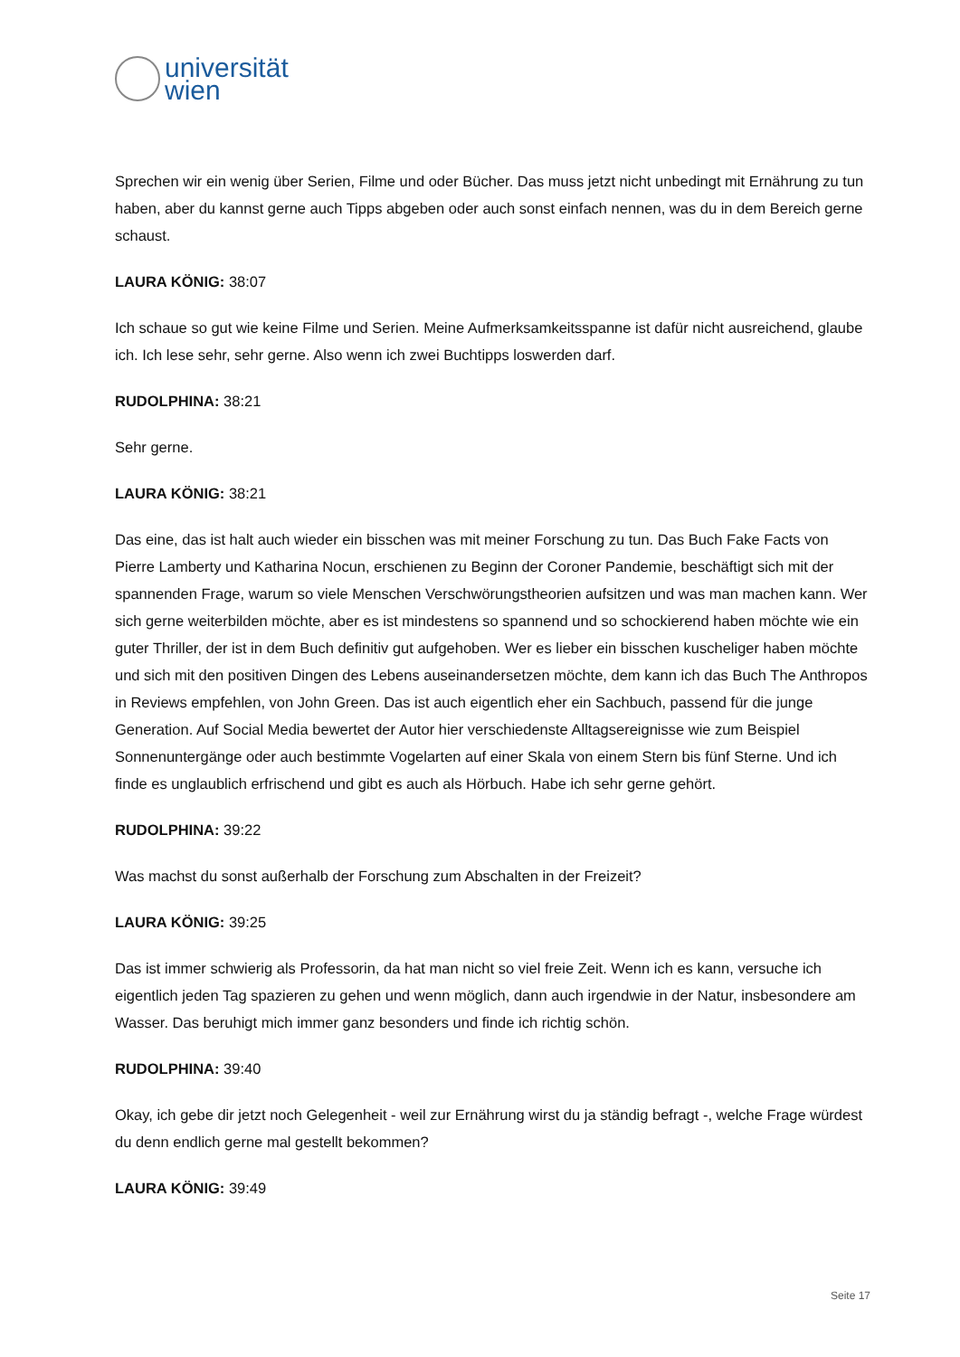universität
wien
Sprechen wir ein wenig über Serien, Filme und oder Bücher. Das muss jetzt nicht unbedingt mit Ernährung zu tun haben, aber du kannst gerne auch Tipps abgeben oder auch sonst einfach nennen, was du in dem Bereich gerne schaust.
LAURA KÖNIG: 38:07
Ich schaue so gut wie keine Filme und Serien. Meine Aufmerksamkeitsspanne ist dafür nicht ausreichend, glaube ich. Ich lese sehr, sehr gerne. Also wenn ich zwei Buchtipps loswerden darf.
RUDOLPHINA: 38:21
Sehr gerne.
LAURA KÖNIG: 38:21
Das eine, das ist halt auch wieder ein bisschen was mit meiner Forschung zu tun. Das Buch Fake Facts von Pierre Lamberty und Katharina Nocun, erschienen zu Beginn der Coroner Pandemie, beschäftigt sich mit der spannenden Frage, warum so viele Menschen Verschwörungstheorien aufsitzen und was man machen kann. Wer sich gerne weiterbilden möchte, aber es ist mindestens so spannend und so schockierend haben möchte wie ein guter Thriller, der ist in dem Buch definitiv gut aufgehoben. Wer es lieber ein bisschen kuscheliger haben möchte und sich mit den positiven Dingen des Lebens auseinandersetzen möchte, dem kann ich das Buch The Anthropos in Reviews empfehlen, von John Green. Das ist auch eigentlich eher ein Sachbuch, passend für die junge Generation. Auf Social Media bewertet der Autor hier verschiedenste Alltagsereignisse wie zum Beispiel Sonnenuntergänge oder auch bestimmte Vogelarten auf einer Skala von einem Stern bis fünf Sterne. Und ich finde es unglaublich erfrischend und gibt es auch als Hörbuch. Habe ich sehr gerne gehört.
RUDOLPHINA: 39:22
Was machst du sonst außerhalb der Forschung zum Abschalten in der Freizeit?
LAURA KÖNIG: 39:25
Das ist immer schwierig als Professorin, da hat man nicht so viel freie Zeit. Wenn ich es kann, versuche ich eigentlich jeden Tag spazieren zu gehen und wenn möglich, dann auch irgendwie in der Natur, insbesondere am Wasser. Das beruhigt mich immer ganz besonders und finde ich richtig schön.
RUDOLPHINA: 39:40
Okay, ich gebe dir jetzt noch Gelegenheit - weil zur Ernährung wirst du ja ständig befragt -, welche Frage würdest du denn endlich gerne mal gestellt bekommen?
LAURA KÖNIG: 39:49
Seite 17